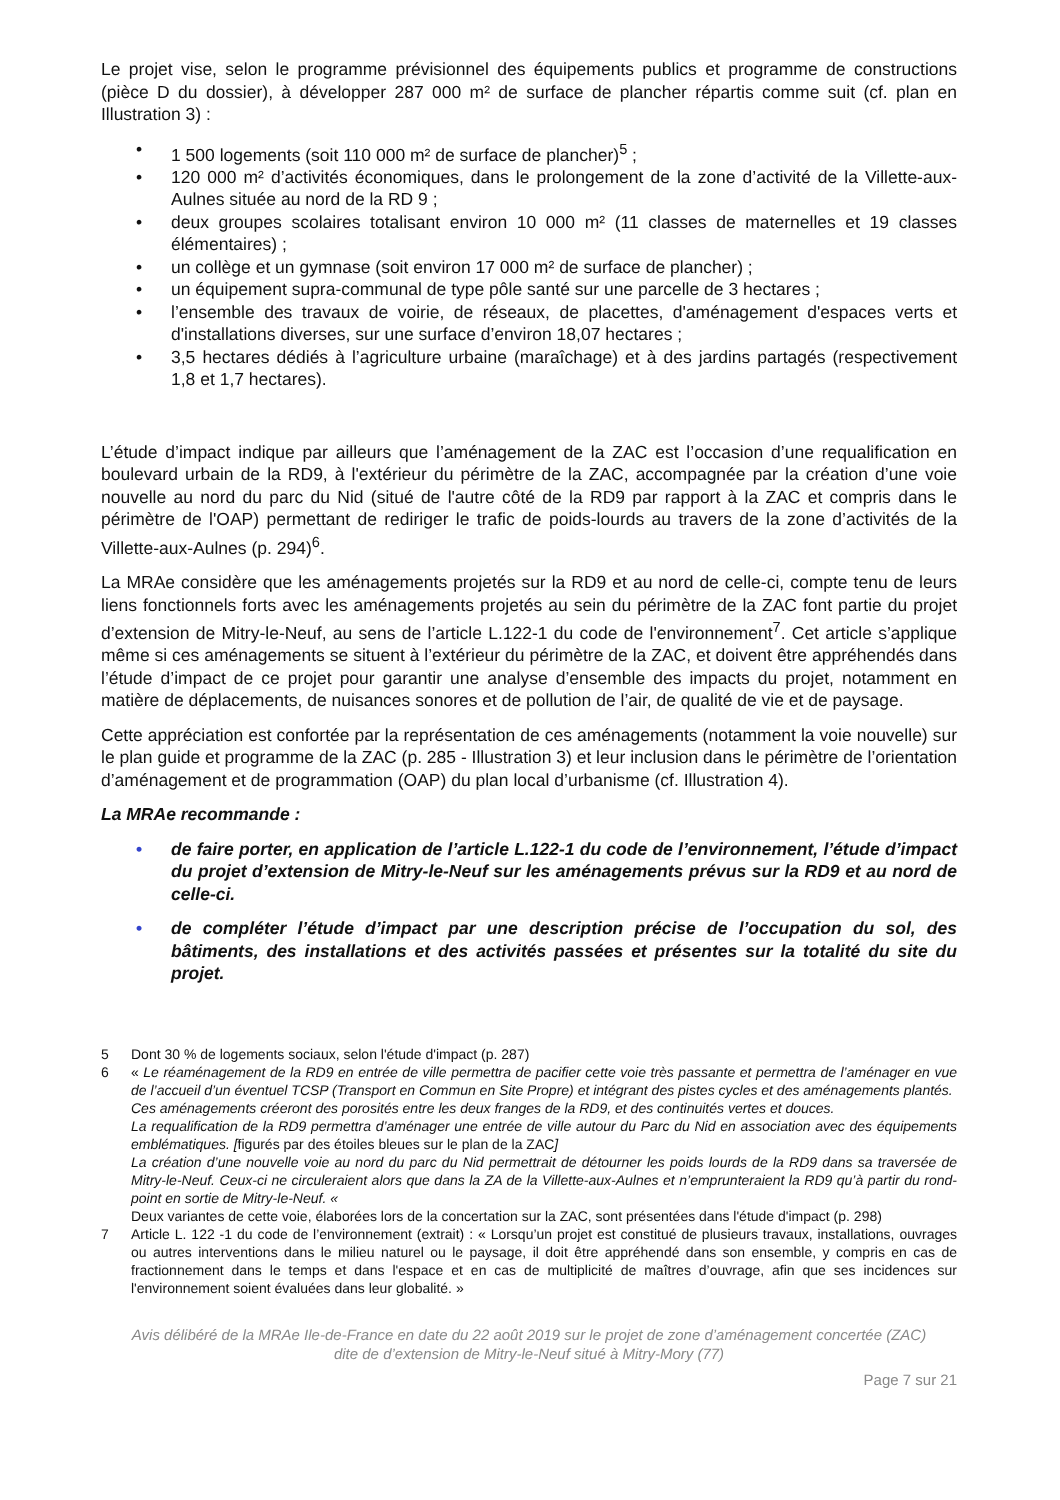Le projet vise, selon le programme prévisionnel des équipements publics et programme de constructions (pièce D du dossier), à développer 287 000 m² de surface de plancher répartis comme suit (cf. plan en Illustration 3) :
• 1 500 logements (soit 110 000 m² de surface de plancher)<sup>5</sup> ;
• 120 000 m² d’activités économiques, dans le prolongement de la zone d’activité de la Villette-aux-Aulnes située au nord de la RD 9 ;
• deux groupes scolaires totalisant environ 10 000 m² (11 classes de maternelles et 19 classes élémentaires) ;
• un collège et un gymnase (soit environ 17 000 m² de surface de plancher) ;
• un équipement supra-communal de type pôle santé sur une parcelle de 3 hectares ;
• l’ensemble des travaux de voirie, de réseaux, de placettes, d'aménagement d'espaces verts et d'installations diverses, sur une surface d’environ 18,07 hectares ;
• 3,5 hectares dédiés à l’agriculture urbaine (maraîchage) et à des jardins partagés (respectivement 1,8 et 1,7 hectares).
L’étude d’impact indique par ailleurs que l’aménagement de la ZAC est l’occasion d’une requalification en boulevard urbain de la RD9, à l'extérieur du périmètre de la ZAC, accompagnée par la création d’une voie nouvelle au nord du parc du Nid (situé de l'autre côté de la RD9 par rapport à la ZAC et compris dans le périmètre de l'OAP) permettant de rediriger le trafic de poids-lourds au travers de la zone d’activités de la Villette-aux-Aulnes (p. 294)<sup>6</sup>.
La MRAe considère que les aménagements projetés sur la RD9 et au nord de celle-ci, compte tenu de leurs liens fonctionnels forts avec les aménagements projetés au sein du périmètre de la ZAC font partie du projet d’extension de Mitry-le-Neuf, au sens de l’article L.122-1 du code de l'environnement<sup>7</sup>. Cet article s’applique même si ces aménagements se situent à l’extérieur du périmètre de la ZAC, et doivent être appréhendés dans l’étude d’impact de ce projet pour garantir une analyse d’ensemble des impacts du projet, notamment en matière de déplacements, de nuisances sonores et de pollution de l’air, de qualité de vie et de paysage.
Cette appréciation est confortée par la représentation de ces aménagements (notamment la voie nouvelle) sur le plan guide et programme de la ZAC (p. 285 - Illustration 3) et leur inclusion dans le périmètre de l’orientation d’aménagement et de programmation (OAP) du plan local d’urbanisme (cf. Illustration 4).
La MRAe recommande :
• de faire porter, en application de l’article L.122-1 du code de l’environnement, l’étude d’impact du projet d’extension de Mitry-le-Neuf sur les aménagements prévus sur la RD9 et au nord de celle-ci.
• de compléter l’étude d’impact par une description précise de l’occupation du sol, des bâtiments, des installations et des activités passées et présentes sur la totalité du site du projet.
5 Dont 30 % de logements sociaux, selon l'étude d'impact (p. 287)
6 « Le réaménagement de la RD9 en entrée de ville permettra de pacifier cette voie très passante et permettra de l’aménager en vue de l’accueil d’un éventuel TCSP (Transport en Commun en Site Propre) et intégrant des pistes cycles et des aménagements plantés.
Ces aménagements créeront des porosités entre les deux franges de la RD9, et des continuités vertes et douces.
La requalification de la RD9 permettra d’aménager une entrée de ville autour du Parc du Nid en association avec des équipements emblématiques. [figurés par des étoiles bleues sur le plan de la ZAC]
La création d’une nouvelle voie au nord du parc du Nid permettrait de détourner les poids lourds de la RD9 dans sa traversée de Mitry-le-Neuf. Ceux-ci ne circuleraient alors que dans la ZA de la Villette-aux-Aulnes et n’emprunteraient la RD9 qu’à partir du rond-point en sortie de Mitry-le-Neuf. «
Deux variantes de cette voie, élaborées lors de la concertation sur la ZAC, sont présentées dans l'étude d'impact (p. 298)
7 Article L. 122 -1 du code de l’environnement (extrait) : « Lorsqu’un projet est constitué de plusieurs travaux, installations, ouvrages ou autres interventions dans le milieu naturel ou le paysage, il doit être appréhendé dans son ensemble, y compris en cas de fractionnement dans le temps et dans l'espace et en cas de multiplicité de maîtres d’ouvrage, afin que ses incidences sur l'environnement soient évaluées dans leur globalité. »
Avis délibéré de la MRAe Ile-de-France en date du 22 août 2019 sur le projet de zone d’aménagement concertée (ZAC)
dite de d’extension de Mitry-le-Neuf situé à Mitry-Mory (77)
Page 7 sur 21